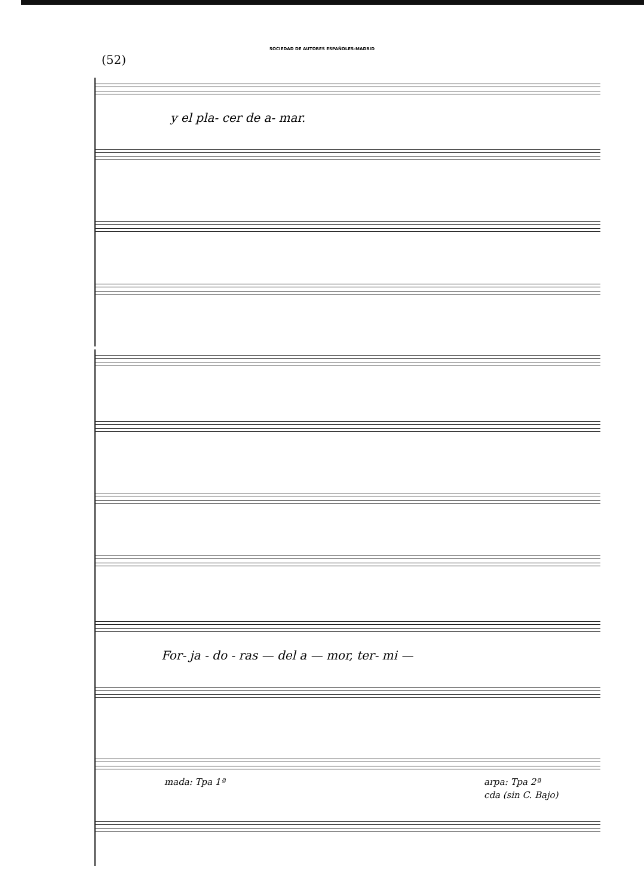SOCIEDAD DE AUTORES ESPAÑOLES-MADRID
(52)
y el pla- cer de a- mar.
For- ja - do - ras — del a — mor, ter- mi —
mada: Tpa 1ª arpa: Tpa 2ª
cda (sin C. Bajo)